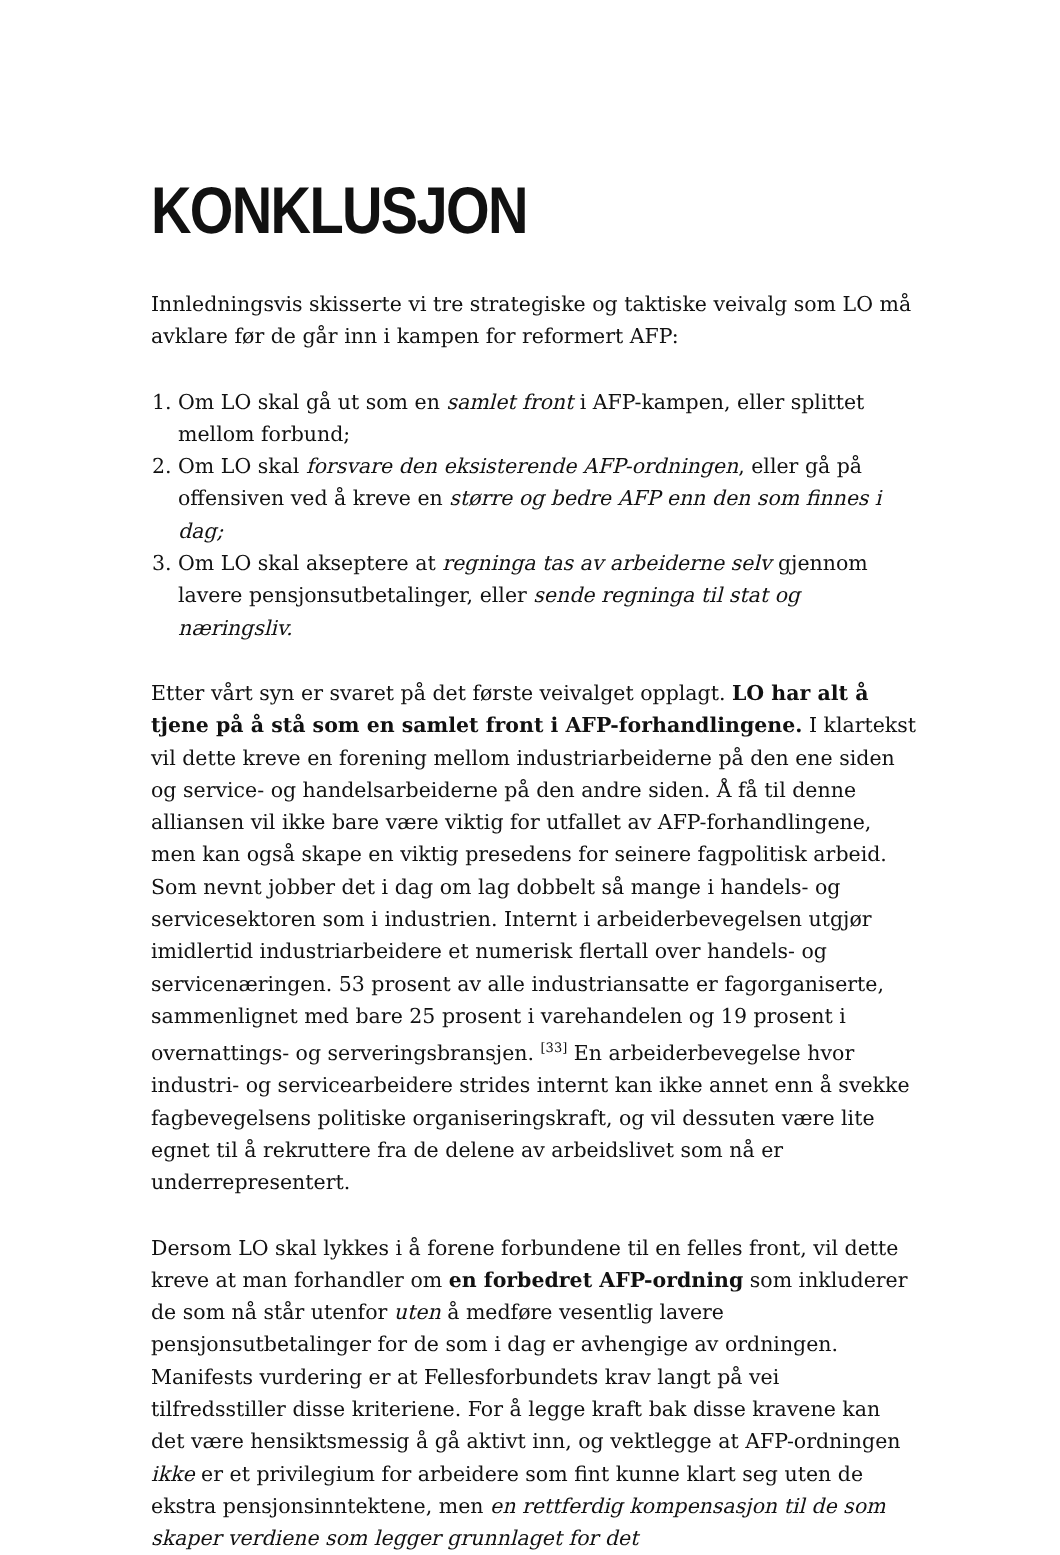KONKLUSJON
Innledningsvis skisserte vi tre strategiske og taktiske veivalg som LO må avklare før de går inn i kampen for reformert AFP:
1. Om LO skal gå ut som en samlet front i AFP-kampen, eller splittet mellom forbund;
2. Om LO skal forsvare den eksisterende AFP-ordningen, eller gå på offensiven ved å kreve en større og bedre AFP enn den som finnes i dag;
3. Om LO skal akseptere at regninga tas av arbeiderne selv gjennom lavere pensjonsutbetalinger, eller sende regninga til stat og næringsliv.
Etter vårt syn er svaret på det første veivalget opplagt. LO har alt å tjene på å stå som en samlet front i AFP-forhandlingene. I klartekst vil dette kreve en forening mellom industriarbeiderne på den ene siden og service- og handelsarbeiderne på den andre siden. Å få til denne alliansen vil ikke bare være viktig for utfallet av AFP-forhandlingene, men kan også skape en viktig presedens for seinere fagpolitisk arbeid. Som nevnt jobber det i dag om lag dobbelt så mange i handels- og servicesektoren som i industrien. Internt i arbeiderbevegelsen utgjør imidlertid industriarbeidere et numerisk flertall over handels- og servicenæringen. 53 prosent av alle industriansatte er fagorganiserte, sammenlignet med bare 25 prosent i varehandelen og 19 prosent i overnattings- og serveringsbransjen. <sup>[33]</sup> En arbeiderbevegelse hvor industri- og servicearbeidere strides internt kan ikke annet enn å svekke fagbevegelsens politiske organiseringskraft, og vil dessuten være lite egnet til å rekruttere fra de delene av arbeidslivet som nå er underrepresentert.
Dersom LO skal lykkes i å forene forbundene til en felles front, vil dette kreve at man forhandler om en forbedret AFP-ordning som inkluderer de som nå står utenfor uten å medføre vesentlig lavere pensjonsutbetalinger for de som i dag er avhengige av ordningen. Manifests vurdering er at Fellesforbundets krav langt på vei tilfredsstiller disse kriteriene. For å legge kraft bak disse kravene kan det være hensiktsmessig å gå aktivt inn, og vektlegge at AFP-ordningen ikke er et privilegium for arbeidere som fint kunne klart seg uten de ekstra pensjonsinntektene, men en rettferdig kompensasjon til de som skaper verdiene som legger grunnlaget for det